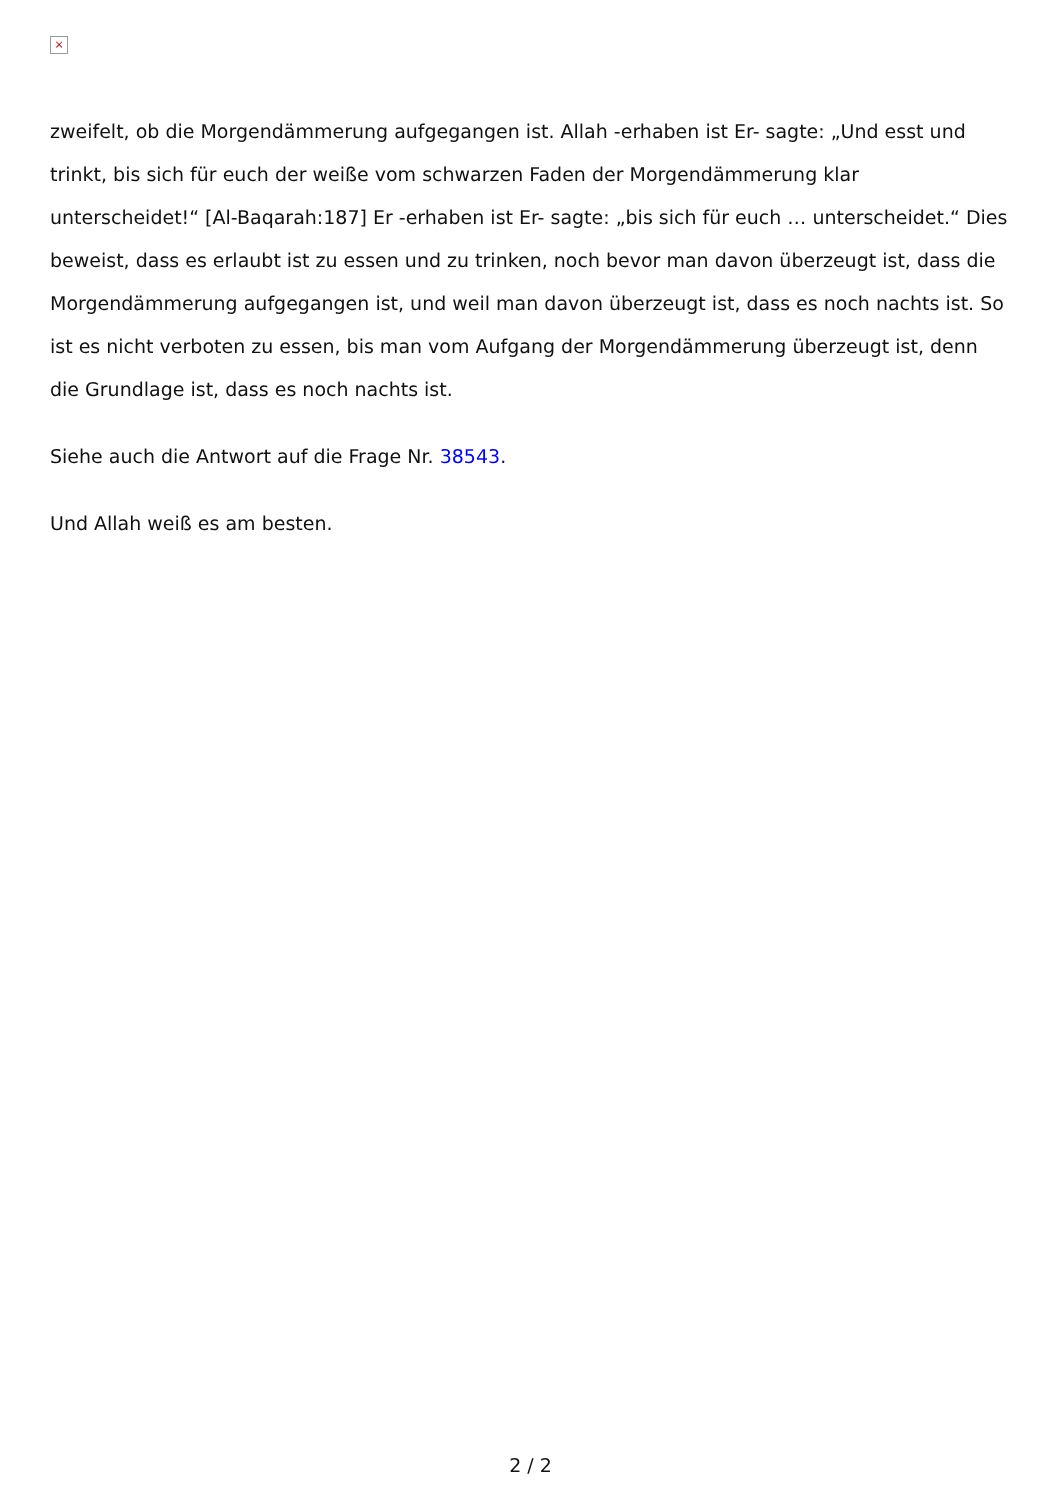×
zweifelt, ob die Morgendämmerung aufgegangen ist. Allah -erhaben ist Er- sagte: „Und esst und trinkt, bis sich für euch der weiße vom schwarzen Faden der Morgendämmerung klar unterscheidet!“ [Al-Baqarah:187] Er -erhaben ist Er- sagte: „bis sich für euch … unterscheidet.“ Dies beweist, dass es erlaubt ist zu essen und zu trinken, noch bevor man davon überzeugt ist, dass die Morgendämmerung aufgegangen ist, und weil man davon überzeugt ist, dass es noch nachts ist. So ist es nicht verboten zu essen, bis man vom Aufgang der Morgendämmerung überzeugt ist, denn die Grundlage ist, dass es noch nachts ist.
Siehe auch die Antwort auf die Frage Nr. 38543.
Und Allah weiß es am besten.
2 / 2